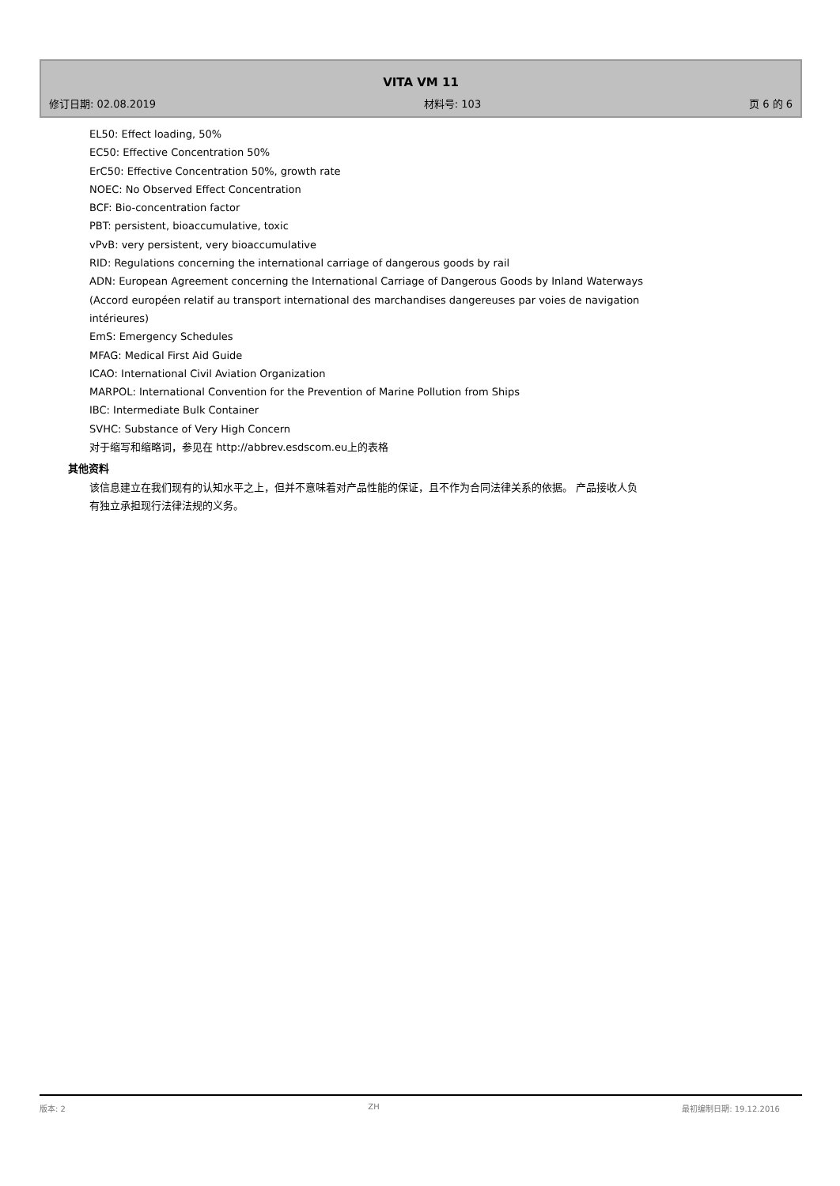VITA VM 11
修订日期: 02.08.2019 材料号: 103 页 6 的 6
EL50: Effect loading, 50%
EC50: Effective Concentration 50%
ErC50: Effective Concentration 50%, growth rate
NOEC: No Observed Effect Concentration
BCF: Bio-concentration factor
PBT: persistent, bioaccumulative, toxic
vPvB: very persistent, very bioaccumulative
RID: Regulations concerning the international carriage of dangerous goods by rail
ADN: European Agreement concerning the International Carriage of Dangerous Goods by Inland Waterways (Accord européen relatif au transport international des marchandises dangereuses par voies de navigation intérieures)
EmS: Emergency Schedules
MFAG: Medical First Aid Guide
ICAO: International Civil Aviation Organization
MARPOL: International Convention for the Prevention of Marine Pollution from Ships
IBC: Intermediate Bulk Container
SVHC: Substance of Very High Concern
对于缩写和缩略词，参见在 http://abbrev.esdscom.eu上的表格
其他资料
该信息建立在我们现有的认知水平之上，但并不意味着对产品性能的保证，且不作为合同法律关系的依据。 产品接收人负有独立承担现行法律法规的义务。
版本: 2 ZH 最初编制日期: 19.12.2016